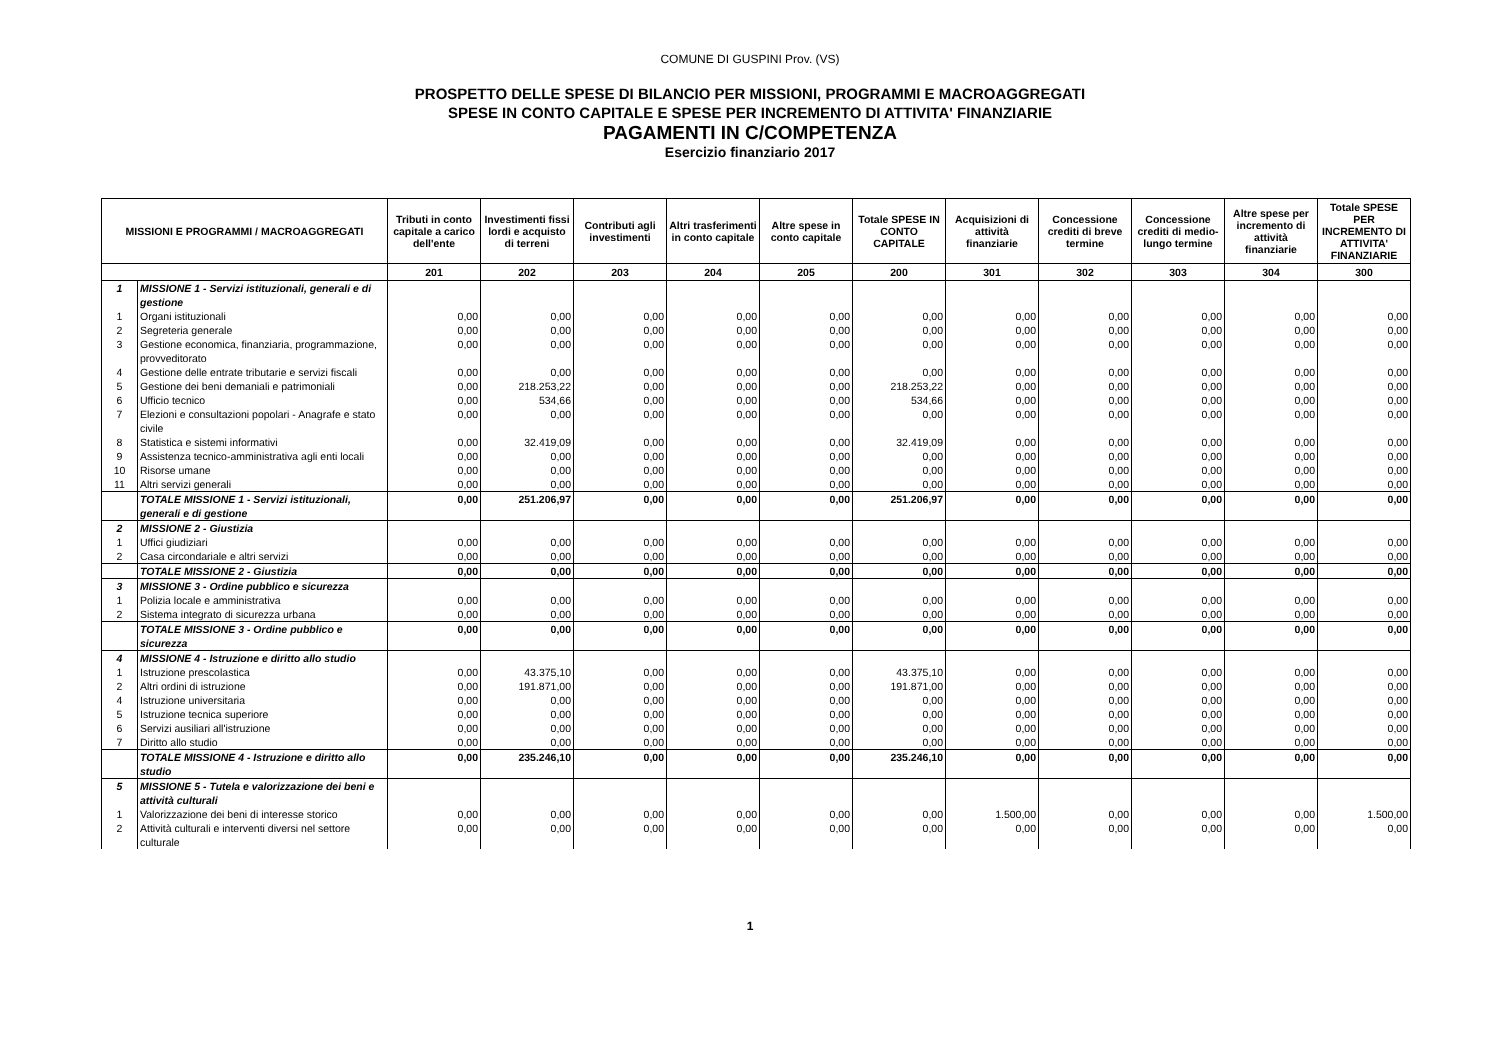COMUNE DI GUSPINI Prov. (VS)
PROSPETTO DELLE SPESE DI BILANCIO PER MISSIONI, PROGRAMMI E MACROAGGREGATI
SPESE IN CONTO CAPITALE E SPESE PER INCREMENTO DI ATTIVITA' FINANZIARIE
PAGAMENTI IN C/COMPETENZA
Esercizio finanziario 2017
| MISSIONI E PROGRAMMI / MACROAGGREGATI | | Tributi in conto capitale a carico dell'ente | Investimenti fissi lordi e acquisto di terreni | Contributi agli investimenti | Altri trasferimenti in conto capitale | Altre spese in conto capitale | Totale SPESE IN CONTO CAPITALE | Acquisizioni di attività finanziarie | Concessione crediti di breve termine | Concessione crediti di medio-lungo termine | Altre spese per incremento di attività finanziarie | Totale SPESE PER INCREMENTO DI ATTIVITA' FINANZIARIE |
| --- | --- | --- | --- | --- | --- | --- | --- | --- | --- | --- | --- | --- |
| | | 201 | 202 | 203 | 204 | 205 | 200 | 301 | 302 | 303 | 304 | 300 |
| 1 | MISSIONE 1 - Servizi istituzionali, generali e di gestione | | | | | | | | | | | |
| 1 | Organi istituzionali | 0,00 | 0,00 | 0,00 | 0,00 | 0,00 | 0,00 | 0,00 | 0,00 | 0,00 | 0,00 | 0,00 |
| 2 | Segreteria generale | 0,00 | 0,00 | 0,00 | 0,00 | 0,00 | 0,00 | 0,00 | 0,00 | 0,00 | 0,00 | 0,00 |
| 3 | Gestione economica, finanziaria, programmazione, provveditorato | 0,00 | 0,00 | 0,00 | 0,00 | 0,00 | 0,00 | 0,00 | 0,00 | 0,00 | 0,00 | 0,00 |
| 4 | Gestione delle entrate tributarie e servizi fiscali | 0,00 | 0,00 | 0,00 | 0,00 | 0,00 | 0,00 | 0,00 | 0,00 | 0,00 | 0,00 | 0,00 |
| 5 | Gestione dei beni demaniali e patrimoniali | 0,00 | 218.253,22 | 0,00 | 0,00 | 0,00 | 218.253,22 | 0,00 | 0,00 | 0,00 | 0,00 | 0,00 |
| 6 | Ufficio tecnico | 0,00 | 534,66 | 0,00 | 0,00 | 0,00 | 534,66 | 0,00 | 0,00 | 0,00 | 0,00 | 0,00 |
| 7 | Elezioni e consultazioni popolari - Anagrafe e stato civile | 0,00 | 0,00 | 0,00 | 0,00 | 0,00 | 0,00 | 0,00 | 0,00 | 0,00 | 0,00 | 0,00 |
| 8 | Statistica e sistemi informativi | 0,00 | 32.419,09 | 0,00 | 0,00 | 0,00 | 32.419,09 | 0,00 | 0,00 | 0,00 | 0,00 | 0,00 |
| 9 | Assistenza tecnico-amministrativa agli enti locali | 0,00 | 0,00 | 0,00 | 0,00 | 0,00 | 0,00 | 0,00 | 0,00 | 0,00 | 0,00 | 0,00 |
| 10 | Risorse umane | 0,00 | 0,00 | 0,00 | 0,00 | 0,00 | 0,00 | 0,00 | 0,00 | 0,00 | 0,00 | 0,00 |
| 11 | Altri servizi generali | 0,00 | 0,00 | 0,00 | 0,00 | 0,00 | 0,00 | 0,00 | 0,00 | 0,00 | 0,00 | 0,00 |
| | TOTALE MISSIONE 1 - Servizi istituzionali, generali e di gestione | 0,00 | 251.206,97 | 0,00 | 0,00 | 0,00 | 251.206,97 | 0,00 | 0,00 | 0,00 | 0,00 | 0,00 |
| 2 | MISSIONE 2 - Giustizia | | | | | | | | | | | |
| 1 | Uffici giudiziari | 0,00 | 0,00 | 0,00 | 0,00 | 0,00 | 0,00 | 0,00 | 0,00 | 0,00 | 0,00 | 0,00 |
| 2 | Casa circondariale e altri servizi | 0,00 | 0,00 | 0,00 | 0,00 | 0,00 | 0,00 | 0,00 | 0,00 | 0,00 | 0,00 | 0,00 |
| | TOTALE MISSIONE 2 - Giustizia | 0,00 | 0,00 | 0,00 | 0,00 | 0,00 | 0,00 | 0,00 | 0,00 | 0,00 | 0,00 | 0,00 |
| 3 | MISSIONE 3 - Ordine pubblico e sicurezza | | | | | | | | | | | |
| 1 | Polizia locale e amministrativa | 0,00 | 0,00 | 0,00 | 0,00 | 0,00 | 0,00 | 0,00 | 0,00 | 0,00 | 0,00 | 0,00 |
| 2 | Sistema integrato di sicurezza urbana | 0,00 | 0,00 | 0,00 | 0,00 | 0,00 | 0,00 | 0,00 | 0,00 | 0,00 | 0,00 | 0,00 |
| | TOTALE MISSIONE 3 - Ordine pubblico e sicurezza | 0,00 | 0,00 | 0,00 | 0,00 | 0,00 | 0,00 | 0,00 | 0,00 | 0,00 | 0,00 | 0,00 |
| 4 | MISSIONE 4 - Istruzione e diritto allo studio | | | | | | | | | | | |
| 1 | Istruzione prescolastica | 0,00 | 43.375,10 | 0,00 | 0,00 | 0,00 | 43.375,10 | 0,00 | 0,00 | 0,00 | 0,00 | 0,00 |
| 2 | Altri ordini di istruzione | 0,00 | 191.871,00 | 0,00 | 0,00 | 0,00 | 191.871,00 | 0,00 | 0,00 | 0,00 | 0,00 | 0,00 |
| 4 | Istruzione universitaria | 0,00 | 0,00 | 0,00 | 0,00 | 0,00 | 0,00 | 0,00 | 0,00 | 0,00 | 0,00 | 0,00 |
| 5 | Istruzione tecnica superiore | 0,00 | 0,00 | 0,00 | 0,00 | 0,00 | 0,00 | 0,00 | 0,00 | 0,00 | 0,00 | 0,00 |
| 6 | Servizi ausiliari all'istruzione | 0,00 | 0,00 | 0,00 | 0,00 | 0,00 | 0,00 | 0,00 | 0,00 | 0,00 | 0,00 | 0,00 |
| 7 | Diritto allo studio | 0,00 | 0,00 | 0,00 | 0,00 | 0,00 | 0,00 | 0,00 | 0,00 | 0,00 | 0,00 | 0,00 |
| | TOTALE MISSIONE 4 - Istruzione e diritto allo studio | 0,00 | 235.246,10 | 0,00 | 0,00 | 0,00 | 235.246,10 | 0,00 | 0,00 | 0,00 | 0,00 | 0,00 |
| 5 | MISSIONE 5 - Tutela e valorizzazione dei beni e attività culturali | | | | | | | | | | | |
| 1 | Valorizzazione dei beni di interesse storico | 0,00 | 0,00 | 0,00 | 0,00 | 0,00 | 0,00 | 1.500,00 | 0,00 | 0,00 | 0,00 | 1.500,00 |
| 2 | Attività culturali e interventi diversi nel settore culturale | 0,00 | 0,00 | 0,00 | 0,00 | 0,00 | 0,00 | 0,00 | 0,00 | 0,00 | 0,00 | 0,00 |
1